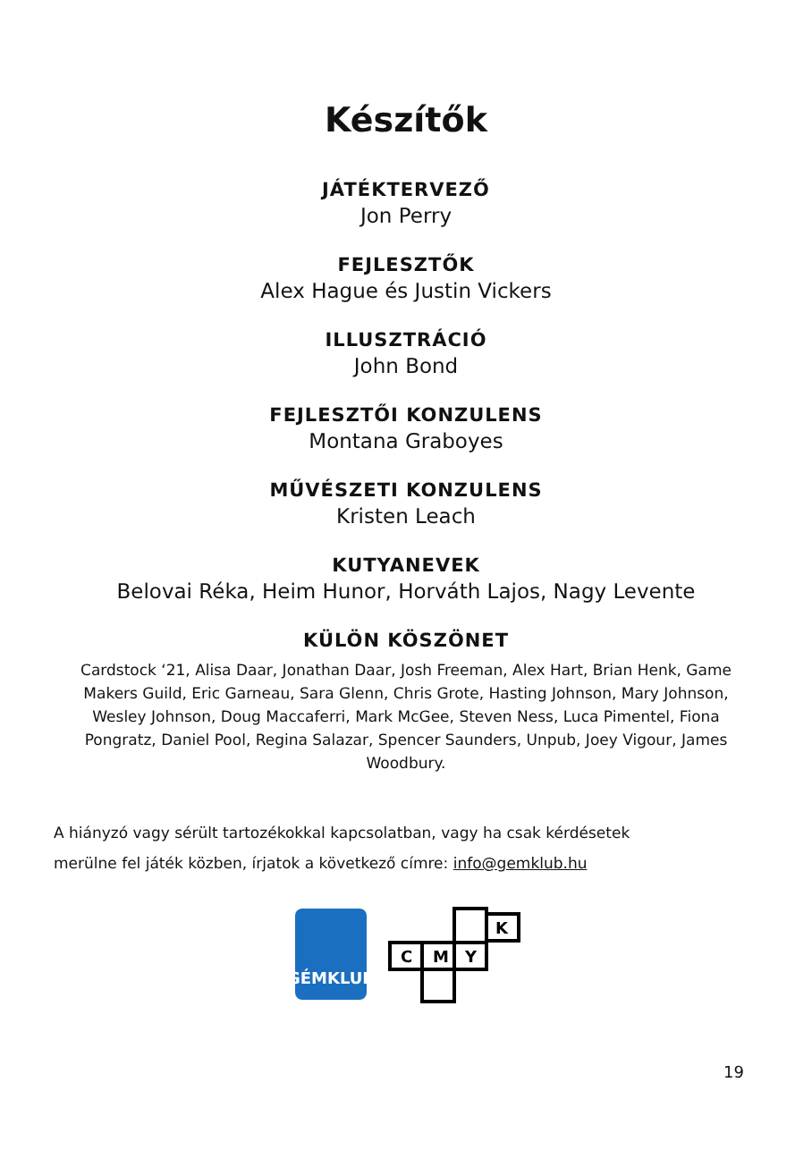Készítők
JÁTÉKTERVEZŐ
Jon Perry
FEJLESZTŐK
Alex Hague és Justin Vickers
ILLUSZTRÁCIÓ
John Bond
FEJLESZTŐI KONZULENS
Montana Graboyes
MŰVÉSZETI KONZULENS
Kristen Leach
KUTYANEVEK
Belovai Réka, Heim Hunor, Horváth Lajos, Nagy Levente
KÜLÖN KÖSZÖNET
Cardstock ‘21, Alisa Daar, Jonathan Daar, Josh Freeman, Alex Hart, Brian Henk, Game Makers Guild, Eric Garneau, Sara Glenn, Chris Grote, Hasting Johnson, Mary Johnson, Wesley Johnson, Doug Maccaferri, Mark McGee, Steven Ness, Luca Pimentel, Fiona Pongratz, Daniel Pool, Regina Salazar, Spencer Saunders, Unpub, Joey Vigour, James Woodbury.
A hiányzó vagy sérült tartozékokkal kapcsolatban, vagy ha csak kérdésetek
merülne fel játék közben, írjatok a következő címre: info@gemklub.hu
GÉMKLUB
C
M
Y
K
19